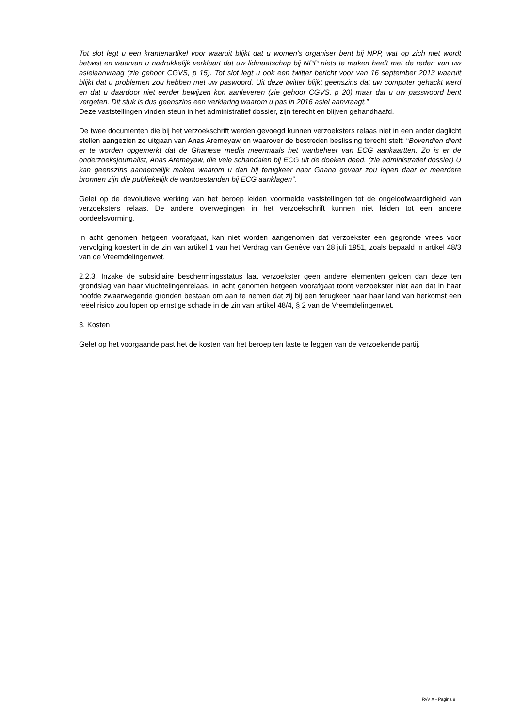Tot slot legt u een krantenartikel voor waaruit blijkt dat u women’s organiser bent bij NPP, wat op zich niet wordt betwist en waarvan u nadrukkelijk verklaart dat uw lidmaatschap bij NPP niets te maken heeft met de reden van uw asielaanvraag (zie gehoor CGVS, p 15). Tot slot legt u ook een twitter bericht voor van 16 september 2013 waaruit blijkt dat u problemen zou hebben met uw paswoord. Uit deze twitter blijkt geenszins dat uw computer gehackt werd en dat u daardoor niet eerder bewijzen kon aanleveren (zie gehoor CGVS, p 20) maar dat u uw passwoord bent vergeten. Dit stuk is dus geenszins een verklaring waarom u pas in 2016 asiel aanvraagt.”
Deze vaststellingen vinden steun in het administratief dossier, zijn terecht en blijven gehandhaafd.
De twee documenten die bij het verzoekschrift werden gevoegd kunnen verzoeksters relaas niet in een ander daglicht stellen aangezien ze uitgaan van Anas Aremeyaw en waarover de bestreden beslissing terecht stelt: “Bovendien dient er te worden opgemerkt dat de Ghanese media meermaals het wanbeheer van ECG aankaartten. Zo is er de onderzoeksjournalist, Anas Aremeyaw, die vele schandalen bij ECG uit de doeken deed. (zie administratief dossier) U kan geenszins aannemelijk maken waarom u dan bij terugkeer naar Ghana gevaar zou lopen daar er meerdere bronnen zijn die publiekelijk de wantoestanden bij ECG aanklagen”.
Gelet op de devolutieve werking van het beroep leiden voormelde vaststellingen tot de ongeloofwaardigheid van verzoeksters relaas. De andere overwegingen in het verzoekschrift kunnen niet leiden tot een andere oordeelsvorming.
In acht genomen hetgeen voorafgaat, kan niet worden aangenomen dat verzoekster een gegronde vrees voor vervolging koestert in de zin van artikel 1 van het Verdrag van Genève van 28 juli 1951, zoals bepaald in artikel 48/3 van de Vreemdelingenwet.
2.2.3. Inzake de subsidiaire beschermingsstatus laat verzoekster geen andere elementen gelden dan deze ten grondslag van haar vluchtelingenrelaas. In acht genomen hetgeen voorafgaat toont verzoekster niet aan dat in haar hoofde zwaarwegende gronden bestaan om aan te nemen dat zij bij een terugkeer naar haar land van herkomst een reëel risico zou lopen op ernstige schade in de zin van artikel 48/4, § 2 van de Vreemdelingenwet.
3. Kosten
Gelet op het voorgaande past het de kosten van het beroep ten laste te leggen van de verzoekende partij.
RvV X - Pagina 9